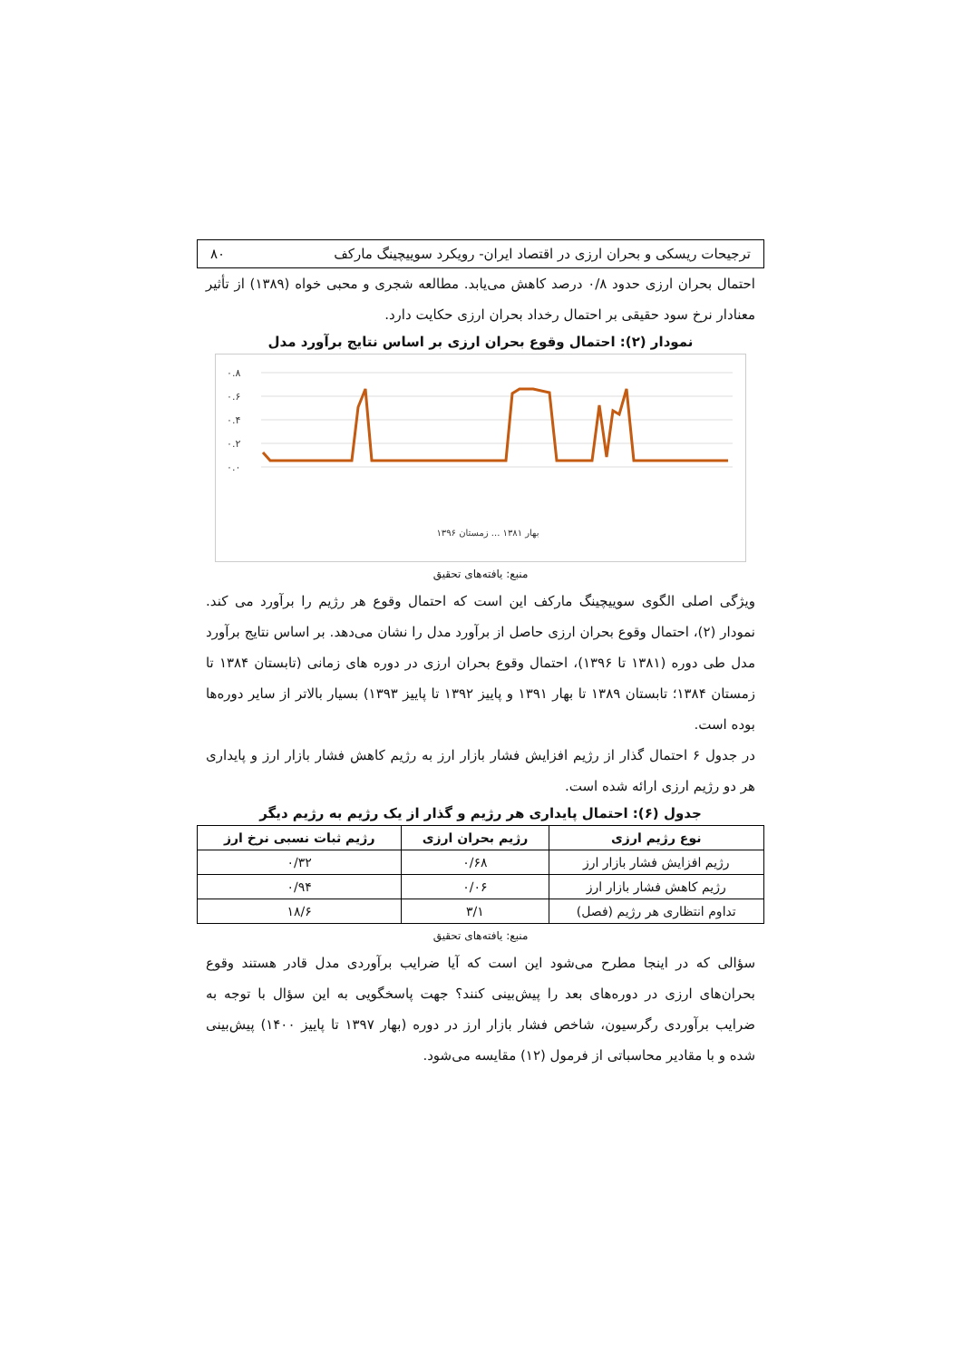ترجیحات ریسکی و بحران ارزی در اقتصاد ایران- رویکرد سوییچینگ مارکف ۸۰
احتمال بحران ارزی حدود ۰/۸ درصد کاهش می‌یابد. مطالعه شجری و محبی خواه (۱۳۸۹) از تأثیر معنادار نرخ سود حقیقی بر احتمال رخداد بحران ارزی حکایت دارد.
نمودار (۲): احتمال وقوع بحران ارزی بر اساس نتایج برآورد مدل
۰.۸
۰.۶
۰.۴
۰.۲
۰.۰
بهار ۱۳۸۱ ... زمستان ۱۳۹۶
منبع: یافته‌های تحقیق
ویژگی اصلی الگوی سوییچینگ مارکف این است که احتمال وقوع هر رژیم را برآورد می کند. نمودار (۲)، احتمال وقوع بحران ارزی حاصل از برآورد مدل را نشان می‌دهد. بر اساس نتایج برآورد مدل طی دوره (۱۳۸۱ تا ۱۳۹۶)، احتمال وقوع بحران ارزی در دوره های زمانی (تابستان ۱۳۸۴ تا زمستان ۱۳۸۴؛ تابستان ۱۳۸۹ تا بهار ۱۳۹۱ و پاییز ۱۳۹۲ تا پاییز ۱۳۹۳) بسیار بالاتر از سایر دوره‌ها بوده است.
در جدول ۶ احتمال گذار از رژیم افزایش فشار بازار ارز به رژیم کاهش فشار بازار ارز و پایداری هر دو رژیم ارزی ارائه شده است.
جدول (۶): احتمال پایداری هر رژیم و گذار از یک رژیم به رژیم دیگر
| نوع رژیم ارزی | رژیم بحران ارزی | رژیم ثبات نسبی نرخ ارز |
| --- | --- | --- |
| رژیم افزایش فشار بازار ارز | ۰/۶۸ | ۰/۳۲ |
| رژیم کاهش فشار بازار ارز | ۰/۰۶ | ۰/۹۴ |
| تداوم انتظاری هر رژیم (فصل) | ۳/۱ | ۱۸/۶ |
منبع: یافته‌های تحقیق
سؤالی که در اینجا مطرح می‌شود این است که آیا ضرایب برآوردی مدل قادر هستند وقوع بحران‌های ارزی در دوره‌های بعد را پیش‌بینی کنند؟ جهت پاسخگویی به این سؤال با توجه به ضرایب برآوردی رگرسیون، شاخص فشار بازار ارز در دوره (بهار ۱۳۹۷ تا پاییز ۱۴۰۰) پیش‌بینی شده و با مقادیر محاسباتی از فرمول (۱۲) مقایسه می‌شود.